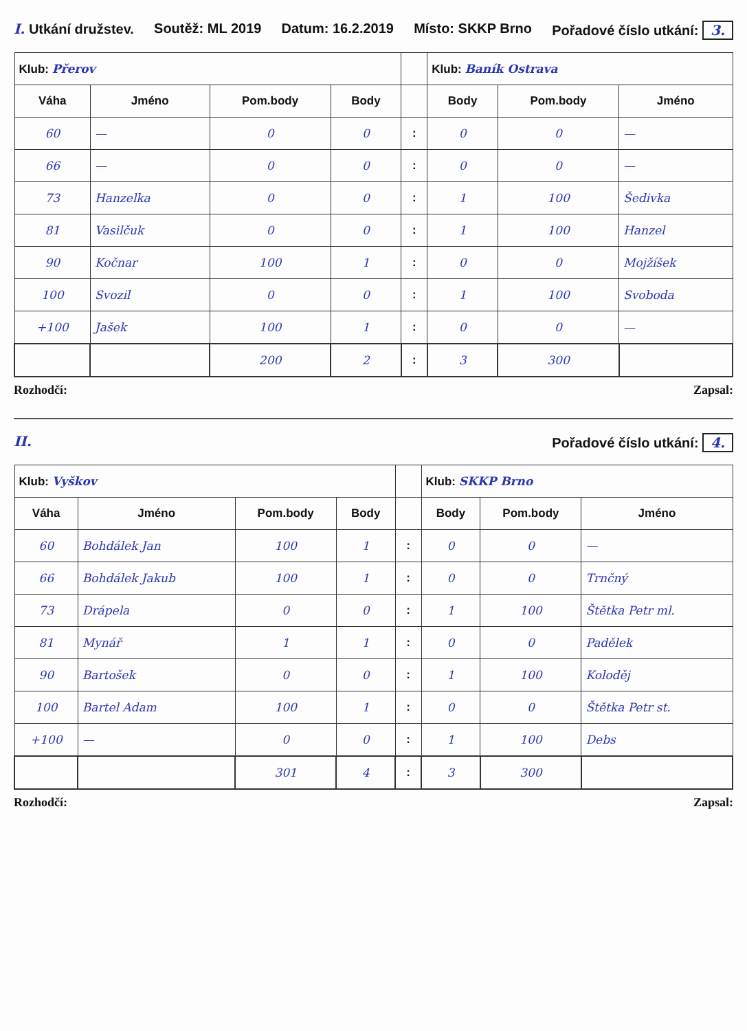I. Utkání družstev. Soutěž: ML 2019 Datum: 16.2.2019 Místo: SKKP Brno Pořadové číslo utkání: 3.
| Klub: Přerov | | | | | Klub: Baník Ostrava | | |
| Váha | Jméno | Pom.body | Body | | Body | Pom.body | Jméno |
| 60 | — | 0 | 0 | : | 0 | 0 | — |
| 66 | — | 0 | 0 | : | 0 | 0 | — |
| 73 | Hanzelka | 0 | 0 | : | 1 | 100 | Šedivka |
| 81 | Vasilčuk | 0 | 0 | : | 1 | 100 | Hanzel |
| 90 | Kočnar | 100 | 1 | : | 0 | 0 | Mojžíšek |
| 100 | Svozil | 0 | 0 | : | 1 | 100 | Svoboda |
| +100 | Jašek | 100 | 1 | : | 0 | 0 | — |
| | | 200 | 2 | : | 3 | 300 | |
Rozhodčí: Zapsal:
II. Pořadové číslo utkání: 4.
| Klub: Vyškov | | | | | Klub: SKKP Brno | | |
| Váha | Jméno | Pom.body | Body | | Body | Pom.body | Jméno |
| 60 | Bohdálek Jan | 100 | 1 | : | 0 | 0 | — |
| 66 | Bohdálek Jakub | 100 | 1 | : | 0 | 0 | Trnčný |
| 73 | Drápela | 0 | 0 | : | 1 | 100 | Štětka Petr ml. |
| 81 | Mynář | 1 | 1 | : | 0 | 0 | Padělek |
| 90 | Bartošek | 0 | 0 | : | 1 | 100 | Koloděj |
| 100 | Bartel Adam | 100 | 1 | : | 0 | 0 | Štětka Petr st. |
| +100 | — | 0 | 0 | : | 1 | 100 | Debs |
| | | 301 | 4 | : | 3 | 300 | |
Rozhodčí: Zapsal: